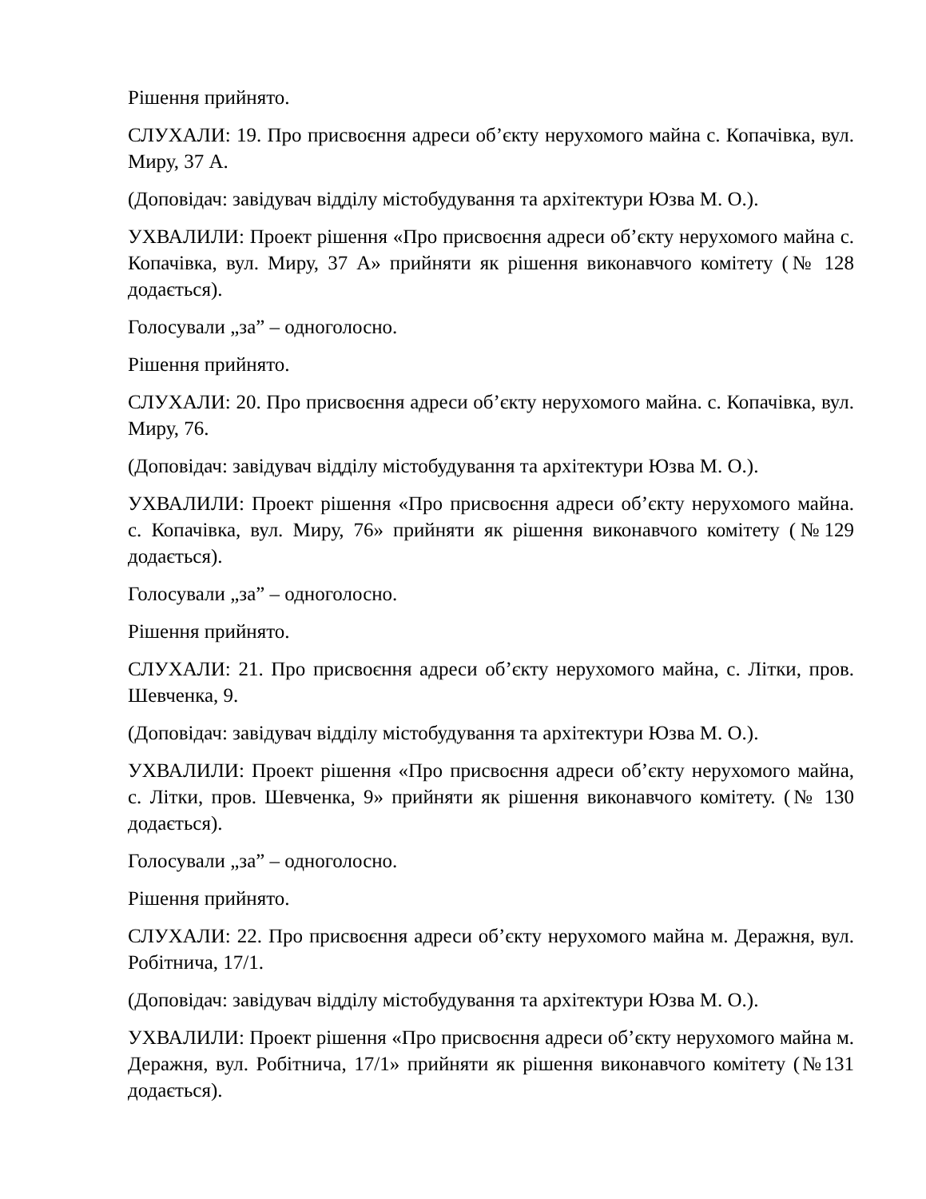Рішення прийнято.
СЛУХАЛИ: 19. Про присвоєння адреси об’єкту нерухомого майна с. Копачівка, вул. Миру, 37 А.
(Доповідач: завідувач відділу містобудування та архітектури Юзва М. О.).
УХВАЛИЛИ: Проект рішення «Про присвоєння адреси об’єкту нерухомого майна с. Копачівка, вул. Миру, 37 А» прийняти як рішення виконавчого комітету (№ 128 додається).
Голосували „за” – одноголосно.
Рішення прийнято.
СЛУХАЛИ: 20. Про присвоєння адреси об’єкту нерухомого майна. с. Копачівка, вул. Миру, 76.
(Доповідач: завідувач відділу містобудування та архітектури Юзва М. О.).
УХВАЛИЛИ: Проект рішення «Про присвоєння адреси об’єкту нерухомого майна. с. Копачівка, вул. Миру, 76» прийняти як рішення виконавчого комітету (№129 додається).
Голосували „за” – одноголосно.
Рішення прийнято.
СЛУХАЛИ: 21. Про присвоєння адреси об’єкту нерухомого майна, с. Літки, пров. Шевченка, 9.
(Доповідач: завідувач відділу містобудування та архітектури Юзва М. О.).
УХВАЛИЛИ: Проект рішення «Про присвоєння адреси об’єкту нерухомого майна, с. Літки, пров. Шевченка, 9» прийняти як рішення виконавчого комітету. (№ 130 додається).
Голосували „за” – одноголосно.
Рішення прийнято.
СЛУХАЛИ: 22. Про присвоєння адреси об’єкту нерухомого майна м. Деражня, вул. Робітнича, 17/1.
(Доповідач: завідувач відділу містобудування та архітектури Юзва М. О.).
УХВАЛИЛИ: Проект рішення «Про присвоєння адреси об’єкту нерухомого майна м. Деражня, вул. Робітнича, 17/1» прийняти як рішення виконавчого комітету (№131 додається).